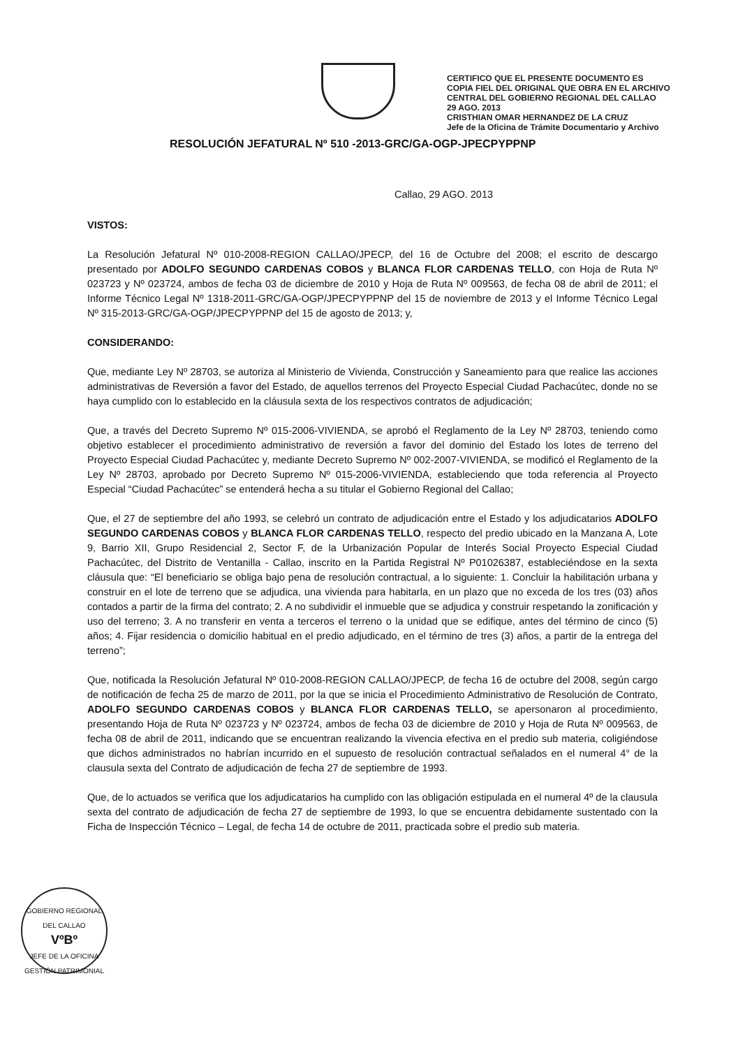CERTIFICO QUE EL PRESENTE DOCUMENTO ES
COPIA FIEL DEL ORIGINAL QUE OBRA EN EL ARCHIVO
CENTRAL DEL GOBIERNO REGIONAL DEL CALLAO
29 AGO. 2013
CRISTHIAN OMAR HERNANDEZ DE LA CRUZ
Jefe de la Oficina de Trámite Documentario y Archivo
RESOLUCIÓN JEFATURAL Nº 510 -2013-GRC/GA-OGP-JPECPYPPNP
Callao, 29 AGO. 2013
VISTOS:
La Resolución Jefatural Nº 010-2008-REGION CALLAO/JPECP, del 16 de Octubre del 2008; el escrito de descargo presentado por ADOLFO SEGUNDO CARDENAS COBOS y BLANCA FLOR CARDENAS TELLO, con Hoja de Ruta Nº 023723 y Nº 023724, ambos de fecha 03 de diciembre de 2010 y Hoja de Ruta Nº 009563, de fecha 08 de abril de 2011; el Informe Técnico Legal Nº 1318-2011-GRC/GA-OGP/JPECPYPPNP del 15 de noviembre de 2013 y el Informe Técnico Legal Nº 315-2013-GRC/GA-OGP/JPECPYPPNP del 15 de agosto de 2013; y,
CONSIDERANDO:
Que, mediante Ley Nº 28703, se autoriza al Ministerio de Vivienda, Construcción y Saneamiento para que realice las acciones administrativas de Reversión a favor del Estado, de aquellos terrenos del Proyecto Especial Ciudad Pachacútec, donde no se haya cumplido con lo establecido en la cláusula sexta de los respectivos contratos de adjudicación;
Que, a través del Decreto Supremo Nº 015-2006-VIVIENDA, se aprobó el Reglamento de la Ley Nº 28703, teniendo como objetivo establecer el procedimiento administrativo de reversión a favor del dominio del Estado los lotes de terreno del Proyecto Especial Ciudad Pachacútec y, mediante Decreto Supremo Nº 002-2007-VIVIENDA, se modificó el Reglamento de la Ley Nº 28703, aprobado por Decreto Supremo Nº 015-2006-VIVIENDA, estableciendo que toda referencia al Proyecto Especial “Ciudad Pachacútec” se entenderá hecha a su titular el Gobierno Regional del Callao;
Que, el 27 de septiembre del año 1993, se celebró un contrato de adjudicación entre el Estado y los adjudicatarios ADOLFO SEGUNDO CARDENAS COBOS y BLANCA FLOR CARDENAS TELLO, respecto del predio ubicado en la Manzana A, Lote 9, Barrio XII, Grupo Residencial 2, Sector F, de la Urbanización Popular de Interés Social Proyecto Especial Ciudad Pachacútec, del Distrito de Ventanilla - Callao, inscrito en la Partida Registral Nº P01026387, estableciéndose en la sexta cláusula que: “El beneficiario se obliga bajo pena de resolución contractual, a lo siguiente: 1. Concluir la habilitación urbana y construir en el lote de terreno que se adjudica, una vivienda para habitarla, en un plazo que no exceda de los tres (03) años contados a partir de la firma del contrato; 2. A no subdividir el inmueble que se adjudica y construir respetando la zonificación y uso del terreno; 3. A no transferir en venta a terceros el terreno o la unidad que se edifique, antes del término de cinco (5) años; 4. Fijar residencia o domicilio habitual en el predio adjudicado, en el término de tres (3) años, a partir de la entrega del terreno”;
Que, notificada la Resolución Jefatural Nº 010-2008-REGION CALLAO/JPECP, de fecha 16 de octubre del 2008, según cargo de notificación de fecha 25 de marzo de 2011, por la que se inicia el Procedimiento Administrativo de Resolución de Contrato, ADOLFO SEGUNDO CARDENAS COBOS y BLANCA FLOR CARDENAS TELLO, se apersonaron al procedimiento, presentando Hoja de Ruta Nº 023723 y Nº 023724, ambos de fecha 03 de diciembre de 2010 y Hoja de Ruta Nº 009563, de fecha 08 de abril de 2011, indicando que se encuentran realizando la vivencia efectiva en el predio sub materia, coligiéndose que dichos administrados no habrían incurrido en el supuesto de resolución contractual señalados en el numeral 4° de la clausula sexta del Contrato de adjudicación de fecha 27 de septiembre de 1993.
Que, de lo actuados se verifica que los adjudicatarios ha cumplido con las obligación estipulada en el numeral 4º de la clausula sexta del contrato de adjudicación de fecha 27 de septiembre de 1993, lo que se encuentra debidamente sustentado con la Ficha de Inspección Técnico – Legal, de fecha 14 de octubre de 2011, practicada sobre el predio sub materia.
GOBIERNO REGIONAL DEL CALLAO
VºBº
JEFE DE LA OFICINA
GESTIÓN PATRIMONIAL